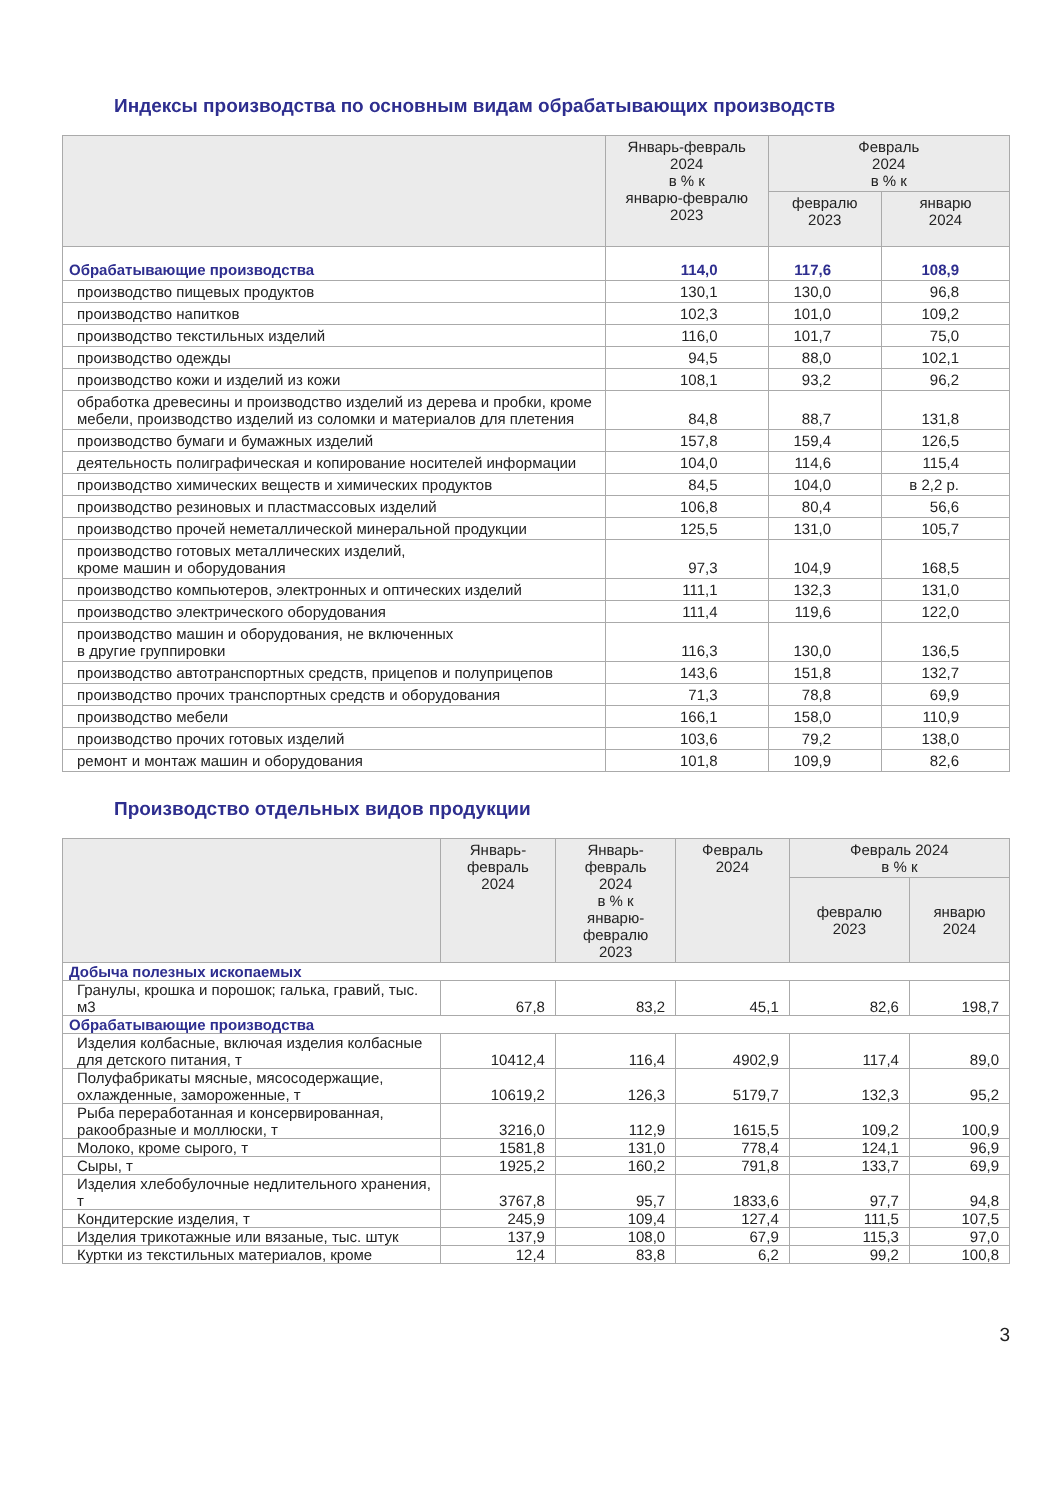Индексы производства по основным видам обрабатывающих производств
| | Январь-февраль 2024 в % к январю-февралю 2023 | Февраль 2024 в % к | |
| --- | --- | --- | --- |
| | | февралю 2023 | январю 2024 |
| Обрабатывающие производства | 114,0 | 117,6 | 108,9 |
| производство пищевых продуктов | 130,1 | 130,0 | 96,8 |
| производство напитков | 102,3 | 101,0 | 109,2 |
| производство текстильных изделий | 116,0 | 101,7 | 75,0 |
| производство одежды | 94,5 | 88,0 | 102,1 |
| производство кожи и изделий из кожи | 108,1 | 93,2 | 96,2 |
| обработка древесины и производство изделий из дерева и пробки, кроме мебели, производство изделий из соломки и материалов для плетения | 84,8 | 88,7 | 131,8 |
| производство бумаги и бумажных изделий | 157,8 | 159,4 | 126,5 |
| деятельность полиграфическая и копирование носителей информации | 104,0 | 114,6 | 115,4 |
| производство химических веществ и химических продуктов | 84,5 | 104,0 | в 2,2 р. |
| производство резиновых и пластмассовых изделий | 106,8 | 80,4 | 56,6 |
| производство прочей неметаллической минеральной продукции | 125,5 | 131,0 | 105,7 |
| производство готовых металлических изделий, кроме машин и оборудования | 97,3 | 104,9 | 168,5 |
| производство компьютеров, электронных и оптических изделий | 111,1 | 132,3 | 131,0 |
| производство электрического оборудования | 111,4 | 119,6 | 122,0 |
| производство машин и оборудования, не включенных в другие группировки | 116,3 | 130,0 | 136,5 |
| производство автотранспортных средств, прицепов и полуприцепов | 143,6 | 151,8 | 132,7 |
| производство прочих транспортных средств и оборудования | 71,3 | 78,8 | 69,9 |
| производство мебели | 166,1 | 158,0 | 110,9 |
| производство прочих готовых изделий | 103,6 | 79,2 | 138,0 |
| ремонт и монтаж машин и оборудования | 101,8 | 109,9 | 82,6 |
Производство отдельных видов продукции
| | Январь- февраль 2024 | Январь- февраль 2024 в % к январю- февралю 2023 | Февраль 2024 | Февраль 2024 в % к | |
| --- | --- | --- | --- | --- | --- |
| | | | | февралю 2023 | январю 2024 |
| Добыча полезных ископаемых | | | | | |
| Гранулы, крошка и порошок; галька, гравий, тыс. м3 | 67,8 | 83,2 | 45,1 | 82,6 | 198,7 |
| Обрабатывающие производства | | | | | |
| Изделия колбасные, включая изделия колбасные для детского питания, т | 10412,4 | 116,4 | 4902,9 | 117,4 | 89,0 |
| Полуфабрикаты мясные, мясосодержащие, охлажденные, замороженные, т | 10619,2 | 126,3 | 5179,7 | 132,3 | 95,2 |
| Рыба переработанная и консервированная, ракообразные и моллюски, т | 3216,0 | 112,9 | 1615,5 | 109,2 | 100,9 |
| Молоко, кроме сырого, т | 1581,8 | 131,0 | 778,4 | 124,1 | 96,9 |
| Сыры, т | 1925,2 | 160,2 | 791,8 | 133,7 | 69,9 |
| Изделия хлебобулочные недлительного хранения, т | 3767,8 | 95,7 | 1833,6 | 97,7 | 94,8 |
| Кондитерские изделия, т | 245,9 | 109,4 | 127,4 | 111,5 | 107,5 |
| Изделия трикотажные или вязаные, тыс. штук | 137,9 | 108,0 | 67,9 | 115,3 | 97,0 |
| Куртки из текстильных материалов, кроме | 12,4 | 83,8 | 6,2 | 99,2 | 100,8 |
3